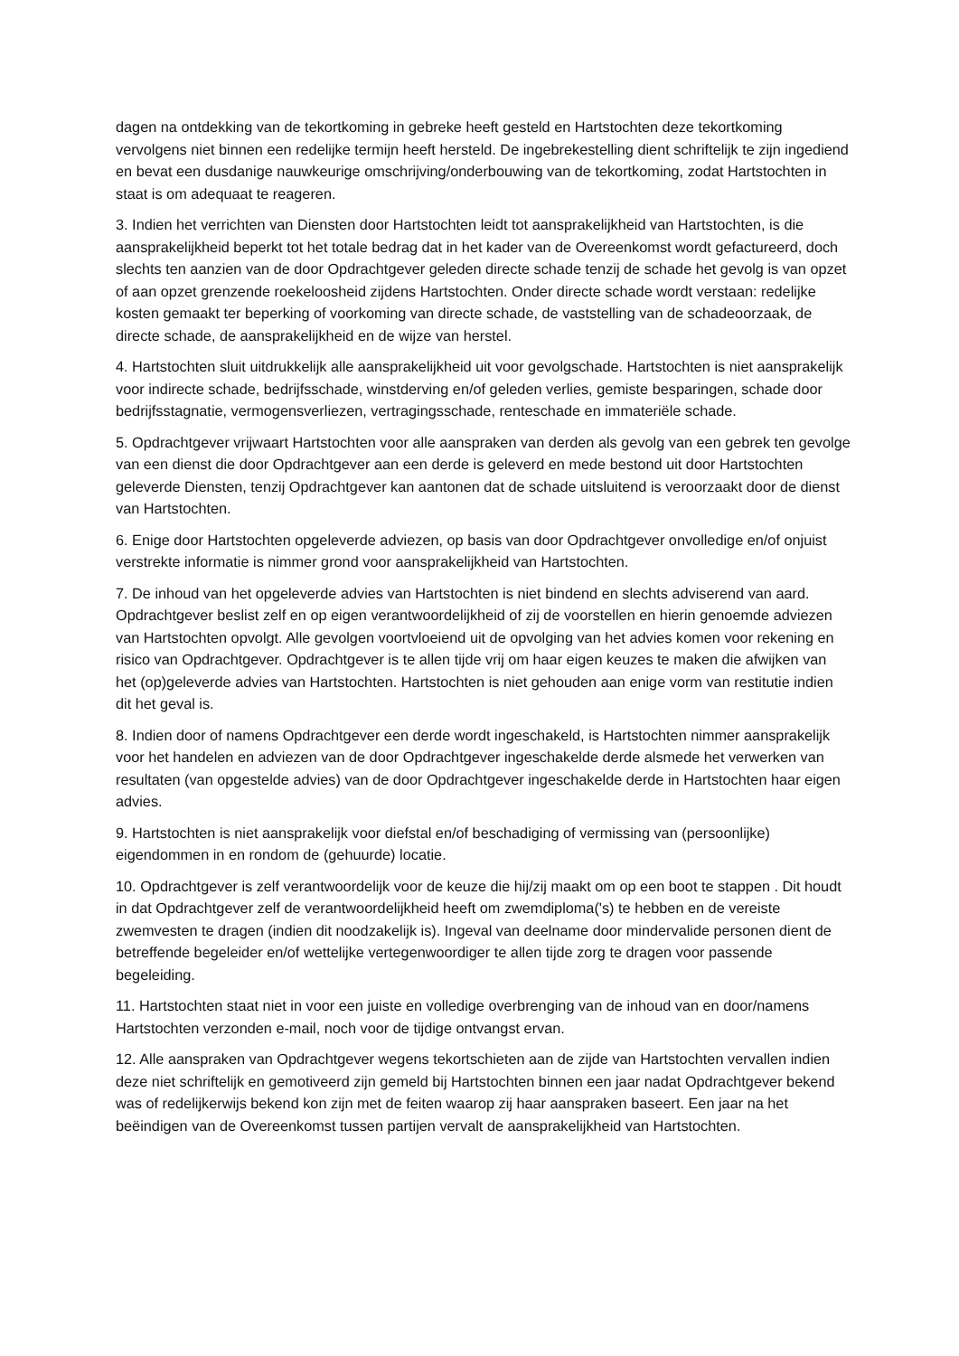dagen na ontdekking van de tekortkoming in gebreke heeft gesteld en Hartstochten deze tekortkoming vervolgens niet binnen een redelijke termijn heeft hersteld. De ingebrekestelling dient schriftelijk te zijn ingediend en bevat een dusdanige nauwkeurige omschrijving/onderbouwing van de tekortkoming, zodat Hartstochten in staat is om adequaat te reageren.
3. Indien het verrichten van Diensten door Hartstochten leidt tot aansprakelijkheid van Hartstochten, is die aansprakelijkheid beperkt tot het totale bedrag dat in het kader van de Overeenkomst wordt gefactureerd, doch slechts ten aanzien van de door Opdrachtgever geleden directe schade tenzij de schade het gevolg is van opzet of aan opzet grenzende roekeloosheid zijdens Hartstochten. Onder directe schade wordt verstaan: redelijke kosten gemaakt ter beperking of voorkoming van directe schade, de vaststelling van de schadeoorzaak, de directe schade, de aansprakelijkheid en de wijze van herstel.
4. Hartstochten sluit uitdrukkelijk alle aansprakelijkheid uit voor gevolgschade. Hartstochten is niet aansprakelijk voor indirecte schade, bedrijfsschade, winstderving en/of geleden verlies, gemiste besparingen, schade door bedrijfsstagnatie, vermogensverliezen, vertragingsschade, renteschade en immateriële schade.
5. Opdrachtgever vrijwaart Hartstochten voor alle aanspraken van derden als gevolg van een gebrek ten gevolge van een dienst die door Opdrachtgever aan een derde is geleverd en mede bestond uit door Hartstochten geleverde Diensten, tenzij Opdrachtgever kan aantonen dat de schade uitsluitend is veroorzaakt door de dienst van Hartstochten.
6. Enige door Hartstochten opgeleverde adviezen, op basis van door Opdrachtgever onvolledige en/of onjuist verstrekte informatie is nimmer grond voor aansprakelijkheid van Hartstochten.
7. De inhoud van het opgeleverde advies van Hartstochten is niet bindend en slechts adviserend van aard. Opdrachtgever beslist zelf en op eigen verantwoordelijkheid of zij de voorstellen en hierin genoemde adviezen van Hartstochten opvolgt. Alle gevolgen voortvloeiend uit de opvolging van het advies komen voor rekening en risico van Opdrachtgever. Opdrachtgever is te allen tijde vrij om haar eigen keuzes te maken die afwijken van het (op)geleverde advies van Hartstochten. Hartstochten is niet gehouden aan enige vorm van restitutie indien dit het geval is.
8. Indien door of namens Opdrachtgever een derde wordt ingeschakeld, is Hartstochten nimmer aansprakelijk voor het handelen en adviezen van de door Opdrachtgever ingeschakelde derde alsmede het verwerken van resultaten (van opgestelde advies) van de door Opdrachtgever ingeschakelde derde in Hartstochten haar eigen advies.
9. Hartstochten is niet aansprakelijk voor diefstal en/of beschadiging of vermissing van (persoonlijke) eigendommen in en rondom de (gehuurde) locatie.
10. Opdrachtgever is zelf verantwoordelijk voor de keuze die hij/zij maakt om op een boot te stappen . Dit houdt in dat Opdrachtgever zelf de verantwoordelijkheid heeft om zwemdiploma('s) te hebben en de vereiste zwemvesten te dragen (indien dit noodzakelijk is). Ingeval van deelname door mindervalide personen dient de betreffende begeleider en/of wettelijke vertegenwoordiger te allen tijde zorg te dragen voor passende begeleiding.
11. Hartstochten staat niet in voor een juiste en volledige overbrenging van de inhoud van en door/namens Hartstochten verzonden e-mail, noch voor de tijdige ontvangst ervan.
12. Alle aanspraken van Opdrachtgever wegens tekortschieten aan de zijde van Hartstochten vervallen indien deze niet schriftelijk en gemotiveerd zijn gemeld bij Hartstochten binnen een jaar nadat Opdrachtgever bekend was of redelijkerwijs bekend kon zijn met de feiten waarop zij haar aanspraken baseert. Een jaar na het beëindigen van de Overeenkomst tussen partijen vervalt de aansprakelijkheid van Hartstochten.